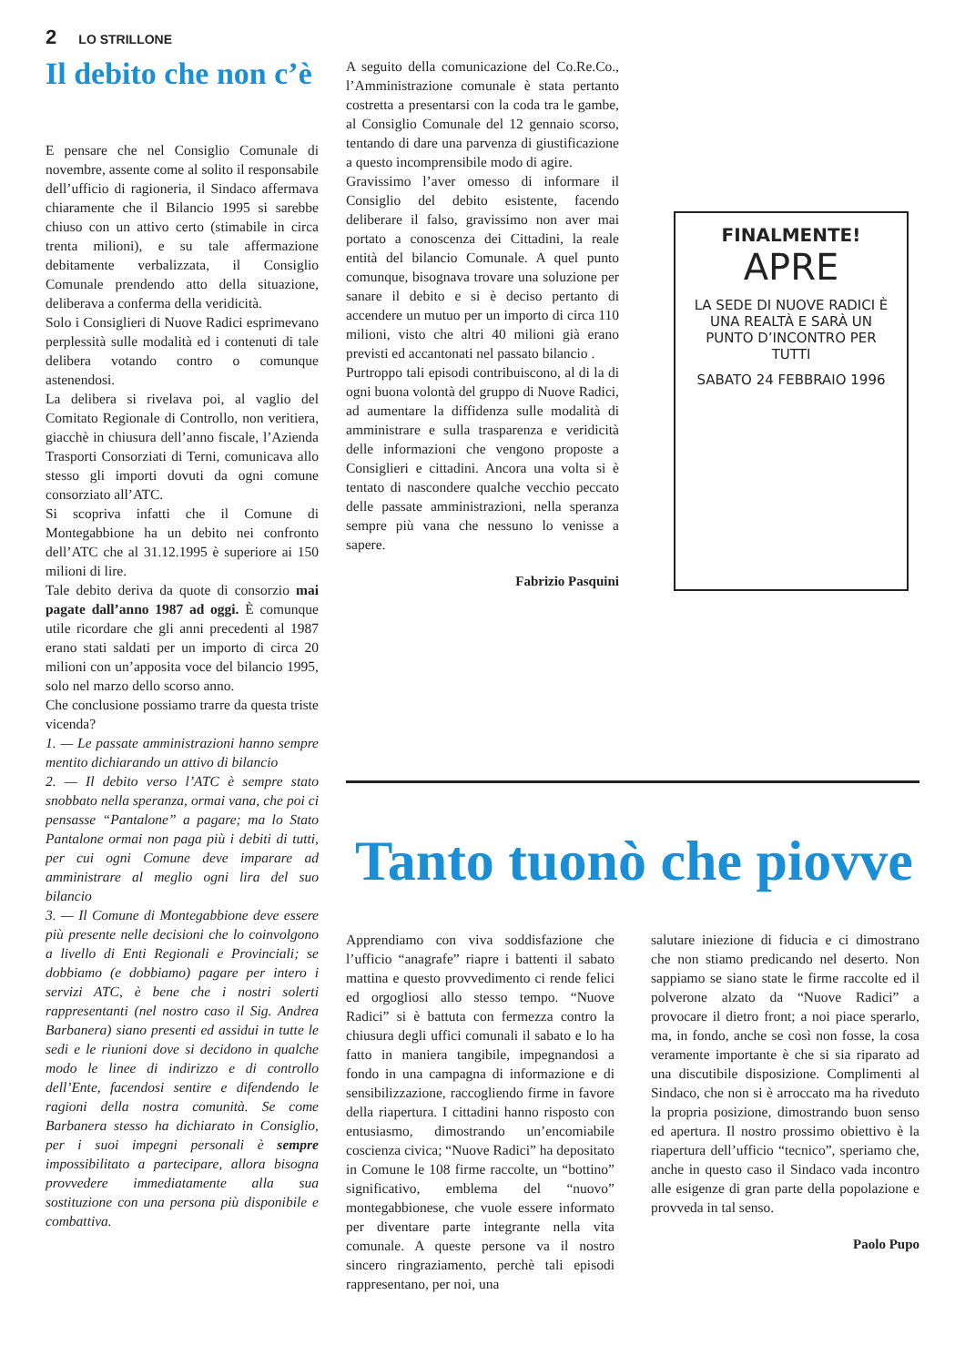2 LO STRILLONE
Il debito che non c’è
E pensare che nel Consiglio Comunale di novembre, assente come al solito il responsabile dell’ufficio di ragioneria, il Sindaco affermava chiaramente che il Bilancio 1995 si sarebbe chiuso con un attivo certo (stimabile in circa trenta milioni), e su tale affermazione debitamente verbalizzata, il Consiglio Comunale prendendo atto della situazione, deliberava a conferma della veridicità.
Solo i Consiglieri di Nuove Radici esprimevano perplessità sulle modalità ed i contenuti di tale delibera votando contro o comunque astenendosi.
La delibera si rivelava poi, al vaglio del Comitato Regionale di Controllo, non veritiera, giacchè in chiusura dell’anno fiscale, l’Azienda Trasporti Consorziati di Terni, comunicava allo stesso gli importi dovuti da ogni comune consorziato all’ATC.
Si scopriva infatti che il Comune di Montegabbione ha un debito nei confronto dell’ATC che al 31.12.1995 è superiore ai 150 milioni di lire.
Tale debito deriva da quote di consorzio mai pagate dall’anno 1987 ad oggi. È comunque utile ricordare che gli anni precedenti al 1987 erano stati saldati per un importo di circa 20 milioni con un’apposita voce del bilancio 1995, solo nel marzo dello scorso anno.
Che conclusione possiamo trarre da questa triste vicenda?
1. — Le passate amministrazioni hanno sempre mentito dichiarando un attivo di bilancio
2. — Il debito verso l’ATC è sempre stato snobbato nella speranza, ormai vana, che poi ci pensasse “Pantalone” a pagare; ma lo Stato Pantalone ormai non paga più i debiti di tutti, per cui ogni Comune deve imparare ad amministrare al meglio ogni lira del suo bilancio
3. — Il Comune di Montegabbione deve essere più presente nelle decisioni che lo coinvolgono a livello di Enti Regionali e Provinciali; se dobbiamo (e dobbiamo) pagare per intero i servizi ATC, è bene che i nostri solerti rappresentanti (nel nostro caso il Sig. Andrea Barbanera) siano presenti ed assidui in tutte le sedi e le riunioni dove si decidono in qualche modo le linee di indirizzo e di controllo dell’Ente, facendosi sentire e difendendo le ragioni della nostra comunità. Se come Barbanera stesso ha dichiarato in Consiglio, per i suoi impegni personali è sempre impossibilitato a partecipare, allora bisogna provvedere immediatamente alla sua sostituzione con una persona più disponibile e combattiva.
A seguito della comunicazione del Co.Re.Co., l’Amministrazione comunale è stata pertanto costretta a presentarsi con la coda tra le gambe, al Consiglio Comunale del 12 gennaio scorso, tentando di dare una parvenza di giustificazione a questo incomprensibile modo di agire.
Gravissimo l’aver omesso di informare il Consiglio del debito esistente, facendo deliberare il falso, gravissimo non aver mai portato a conoscenza dei Cittadini, la reale entità del bilancio Comunale. A quel punto comunque, bisognava trovare una soluzione per sanare il debito e si è deciso pertanto di accendere un mutuo per un importo di circa 110 milioni, visto che altri 40 milioni già erano previsti ed accantonati nel passato bilancio .
Purtroppo tali episodi contribuiscono, al di la di ogni buona volontà del gruppo di Nuove Radici, ad aumentare la diffidenza sulle modalità di amministrare e sulla trasparenza e veridicità delle informazioni che vengono proposte a Consiglieri e cittadini. Ancora una volta si è tentato di nascondere qualche vecchio peccato delle passate amministrazioni, nella speranza sempre più vana che nessuno lo venisse a sapere.
Fabrizio Pasquini
FINALMENTE!
APRE
LA SEDE DI NUOVE RADICI È UNA REALTÀ E SARÀ UN PUNTO D’INCONTRO PER TUTTI
SABATO 24 FEBBRAIO 1996
Tanto tuonò che piovve
Apprendiamo con viva soddisfazione che l’ufficio “anagrafe” riapre i battenti il sabato mattina e questo provvedimento ci rende felici ed orgogliosi allo stesso tempo. “Nuove Radici” si è battuta con fermezza contro la chiusura degli uffici comunali il sabato e lo ha fatto in maniera tangibile, impegnandosi a fondo in una campagna di informazione e di sensibilizzazione, raccogliendo firme in favore della riapertura. I cittadini hanno risposto con entusiasmo, dimostrando un’encomiabile coscienza civica; “Nuove Radici” ha depositato in Comune le 108 firme raccolte, un “bottino” significativo, emblema del “nuovo” montegabbionese, che vuole essere informato per diventare parte integrante nella vita comunale. A queste persone va il nostro sincero ringraziamento, perchè tali episodi rappresentano, per noi, una
salutare iniezione di fiducia e ci dimostrano che non stiamo predicando nel deserto. Non sappiamo se siano state le firme raccolte ed il polverone alzato da “Nuove Radici” a provocare il dietro front; a noi piace sperarlo, ma, in fondo, anche se così non fosse, la cosa veramente importante è che si sia riparato ad una discutibile disposizione. Complimenti al Sindaco, che non si è arroccato ma ha riveduto la propria posizione, dimostrando buon senso ed apertura. Il nostro prossimo obiettivo è la riapertura dell’ufficio “tecnico”, speriamo che, anche in questo caso il Sindaco vada incontro alle esigenze di gran parte della popolazione e provveda in tal senso.
Paolo Pupo